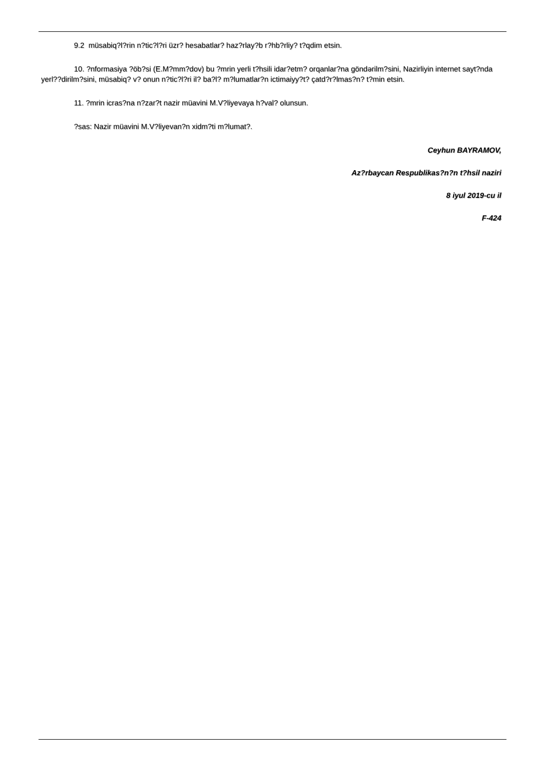9.2 müsabiq?l?rin n?tic?l?ri üzr? hesabatlar? haz?rlay?b r?hb?rliy? t?qdim etsin.
10. ?nformasiya ?öb?si (E.M?mm?dov) bu ?mrin yerli t?hsili idar?etm? orqanlar?na göndərilm?sini, Nazirliyin internet sayt?nda yerl??dirilm?sini, müsabiq? v? onun n?tic?l?ri il? ba?l? m?lumatlar?n ictimaiyy?t? çatd?r?lmas?n? t?min etsin.
11. ?mrin icras?na n?zar?t nazir müavini M.V?liyevaya h?val? olunsun.
?sas: Nazir müavini M.V?liyevan?n xidm?ti m?lumat?.
Ceyhun BAYRAMOV,
Az?rbaycan Respublikas?n?n t?hsil naziri
8 iyul 2019-cu il
F-424